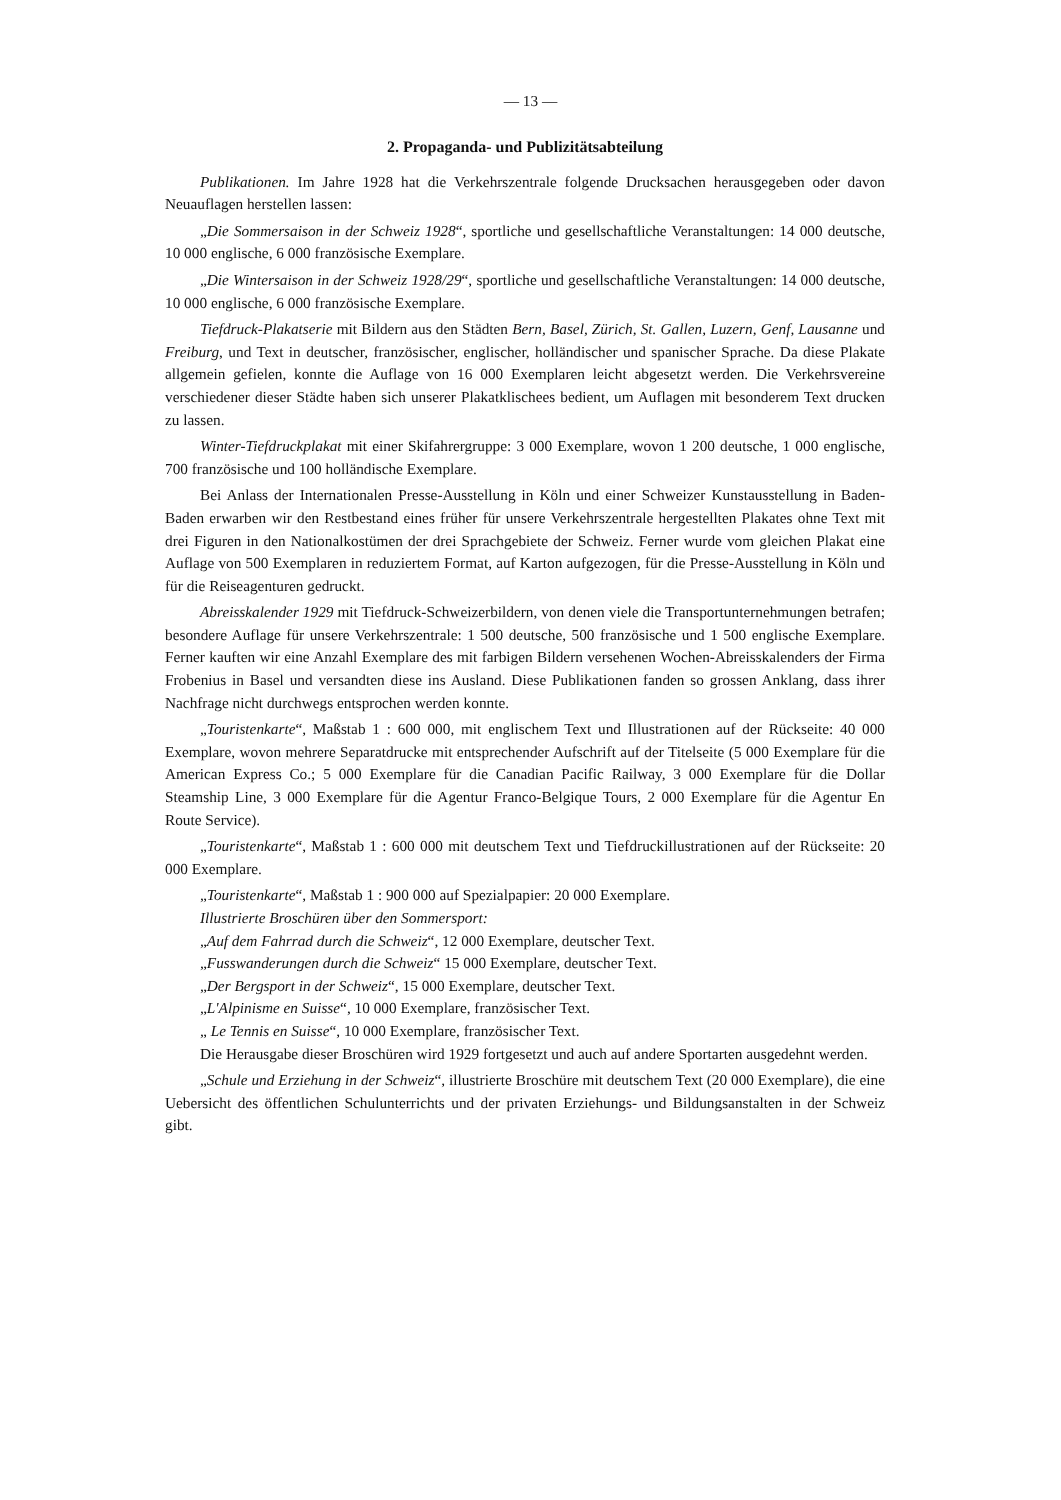— 13 —
2. Propaganda- und Publizitätsabteilung
Publikationen. Im Jahre 1928 hat die Verkehrszentrale folgende Drucksachen herausgegeben oder davon Neuauflagen herstellen lassen:
„Die Sommersaison in der Schweiz 1928“, sportliche und gesellschaftliche Veranstaltungen: 14 000 deutsche, 10 000 englische, 6 000 französische Exemplare.
„Die Wintersaison in der Schweiz 1928/29“, sportliche und gesellschaftliche Veranstaltungen: 14 000 deutsche, 10 000 englische, 6 000 französische Exemplare.
Tiefdruck-Plakatserie mit Bildern aus den Städten Bern, Basel, Zürich, St. Gallen, Luzern, Genf, Lausanne und Freiburg, und Text in deutscher, französischer, englischer, holländischer und spanischer Sprache. Da diese Plakate allgemein gefielen, konnte die Auflage von 16 000 Exemplaren leicht abgesetzt werden. Die Verkehrsvereine verschiedener dieser Städte haben sich unserer Plakatklischees bedient, um Auflagen mit besonderem Text drucken zu lassen.
Winter-Tiefdruckplakat mit einer Skifahrergruppe: 3 000 Exemplare, wovon 1 200 deutsche, 1 000 englische, 700 französische und 100 holländische Exemplare.
Bei Anlass der Internationalen Presse-Ausstellung in Köln und einer Schweizer Kunstausstellung in Baden-Baden erwarben wir den Restbestand eines früher für unsere Verkehrszentrale hergestellten Plakates ohne Text mit drei Figuren in den Nationalkostümen der drei Sprachgebiete der Schweiz. Ferner wurde vom gleichen Plakat eine Auflage von 500 Exemplaren in reduziertem Format, auf Karton aufgezogen, für die Presse-Ausstellung in Köln und für die Reiseagenturen gedruckt.
Abreisskalender 1929 mit Tiefdruck-Schweizerbildern, von denen viele die Transportunternehmungen betrafen; besondere Auflage für unsere Verkehrszentrale: 1 500 deutsche, 500 französische und 1 500 englische Exemplare. Ferner kauften wir eine Anzahl Exemplare des mit farbigen Bildern versehenen Wochen-Abreisskalenders der Firma Frobenius in Basel und versandten diese ins Ausland. Diese Publikationen fanden so grossen Anklang, dass ihrer Nachfrage nicht durchwegs entsprochen werden konnte.
„Touristenkarte“, Maßstab 1 : 600 000, mit englischem Text und Illustrationen auf der Rückseite: 40 000 Exemplare, wovon mehrere Separatdrucke mit entsprechender Aufschrift auf der Titelseite (5 000 Exemplare für die American Express Co.; 5 000 Exemplare für die Canadian Pacific Railway, 3 000 Exemplare für die Dollar Steamship Line, 3 000 Exemplare für die Agentur Franco-Belgique Tours, 2 000 Exemplare für die Agentur En Route Service).
„Touristenkarte“, Maßstab 1 : 600 000 mit deutschem Text und Tiefdruckillustrationen auf der Rückseite: 20 000 Exemplare.
„Touristenkarte“, Maßstab 1 : 900 000 auf Spezialpapier: 20 000 Exemplare.
Illustrierte Broschüren über den Sommersport:
„Auf dem Fahrrad durch die Schweiz“, 12 000 Exemplare, deutscher Text.
„Fusswanderungen durch die Schweiz“ 15 000 Exemplare, deutscher Text.
„Der Bergsport in der Schweiz“, 15 000 Exemplare, deutscher Text.
„L'Alpinisme en Suisse“, 10 000 Exemplare, französischer Text.
„ Le Tennis en Suisse“, 10 000 Exemplare, französischer Text.
Die Herausgabe dieser Broschüren wird 1929 fortgesetzt und auch auf andere Sportarten ausgedehnt werden.
„Schule und Erziehung in der Schweiz“, illustrierte Broschüre mit deutschem Text (20 000 Exemplare), die eine Uebersicht des öffentlichen Schulunterrichts und der privaten Erziehungs- und Bildungsanstalten in der Schweiz gibt.